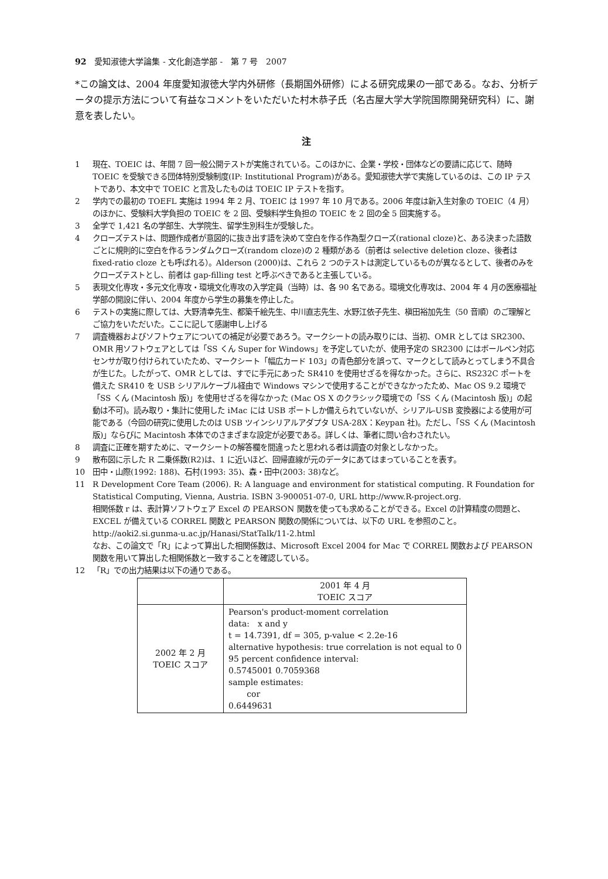92　愛知淑徳大学論集 - 文化創造学部 -　第 7 号　2007
*この論文は、2004 年度愛知淑徳大学内外研修（長期国外研修）による研究成果の一部である。なお、分析データの提示方法について有益なコメントをいただいた村木恭子氏（名古屋大学大学院国際開発研究科）に、謝意を表したい。
注
1 現在、TOEIC は、年間 7 回一般公開テストが実施されている。このほかに、企業・学校・団体などの要請に応じて、随時 TOEIC を受験できる団体特別受験制度(IP: Institutional Program)がある。愛知淑徳大学で実施しているのは、この IP テストであり、本文中で TOEIC と言及したものは TOEIC IP テストを指す。
2 学内での最初の TOEFL 実施は 1994 年 2 月、TOEIC は 1997 年 10 月である。2006 年度は新入生対象の TOEIC（4 月）のほかに、受験料大学負担の TOEIC を 2 回、受験料学生負担の TOEIC を 2 回の全 5 回実施する。
3 全学で 1,421 名の学部生、大学院生、留学生別科生が受験した。
4 クローズテストは、問題作成者が意図的に抜き出す語を決めて空白を作る作為型クローズ(rational cloze)と、ある決まった語数ごとに規則的に空白を作るランダムクローズ(random cloze)の 2 種類がある（前者は selective deletion cloze、後者は fixed-ratio cloze とも呼ばれる）。Alderson (2000)は、これら 2 つのテストは測定しているものが異なるとして、後者のみをクローズテストとし、前者は gap-filling test と呼ぶべきであると主張している。
5 表現文化専攻・多元文化専攻・環境文化専攻の入学定員（当時）は、各 90 名である。環境文化専攻は、2004 年 4 月の医療福祉学部の開設に伴い、2004 年度から学生の募集を停止した。
6 テストの実施に際しては、大野清幸先生、都築千絵先生、中川直志先生、水野江依子先生、槇田裕加先生（50 音順）のご理解とご協力をいただいた。ここに記して感謝申し上げる
7 調査機器およびソフトウェアについての補足が必要であろう。マークシートの読み取りには、当初、OMR としては SR2300、OMR 用ソフトウェアとしては「SS くん Super for Windows」を予定していたが、使用予定の SR2300 にはボールペン対応センサが取り付けられていたため、マークシート「幅広カード 103」の青色部分を誤って、マークとして読みとってしまう不具合が生じた。したがって、OMR としては、すでに手元にあった SR410 を使用せざるを得なかった。さらに、RS232C ポートを備えた SR410 を USB シリアルケーブル経由で Windows マシンで使用することができなかったため、Mac OS 9.2 環境で「SS くん (Macintosh 版)」を使用せざるを得なかった (Mac OS X のクラシック環境での「SS くん (Macintosh 版)」の起動は不可)。読み取り・集計に使用した iMac には USB ポートしか備えられていないが、シリアル-USB 変換器による使用が可能である（今回の研究に使用したのは USB ツインシリアルアダプタ USA-28X：Keypan 社)。ただし、「SS くん (Macintosh 版)」ならびに Macintosh 本体でのさまざまな設定が必要である。詳しくは、筆者に問い合わされたい。
8 調査に正確を期すために、マークシートの解答欄を間違ったと思われる者は調査の対象としなかった。
9 散布図に示した R 二乗係数(R2)は、1 に近いほど、回帰直線が元のデータにあてはまっていることを表す。
10 田中・山際(1992: 188)、石村(1993: 35)、森・田中(2003: 38)など。
11 R Development Core Team (2006). R: A language and environment for statistical computing. R Foundation for Statistical Computing, Vienna, Austria. ISBN 3-900051-07-0, URL http://www.R-project.org.
相関係数 r は、表計算ソフトウェア Excel の PEARSON 関数を使っても求めることができる。Excel の計算精度の問題と、EXCEL が備えている CORREL 関数と PEARSON 関数の関係については、以下の URL を参照のこと。
http://aoki2.si.gunma-u.ac.jp/Hanasi/StatTalk/11-2.html
なお、この論文で「R」によって算出した相関係数は、Microsoft Excel 2004 for Mac で CORREL 関数および PEARSON 関数を用いて算出した相関係数と一致することを確認している。
12 「R」での出力結果は以下の通りである。
| | 2001 年 4 月 TOEIC スコア |
| 2002 年 2 月 TOEIC スコア | Pearson's product-moment correlation data: x and y t = 14.7391, df = 305, p-value < 2.2e-16 alternative hypothesis: true correlation is not equal to 0 95 percent confidence interval: 0.5745001 0.7059368 sample estimates: cor 0.6449631 |